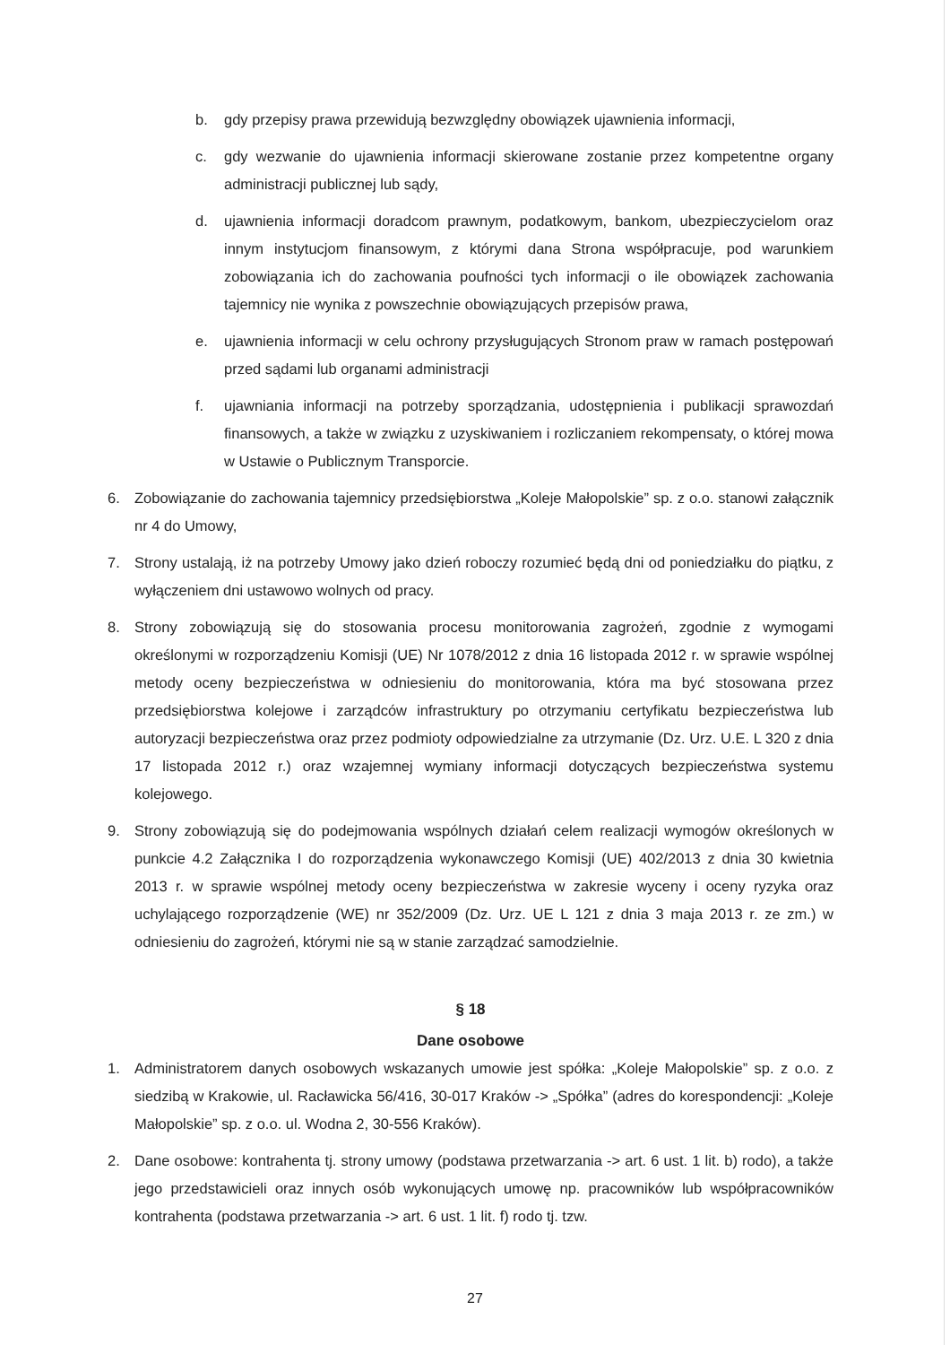b. gdy przepisy prawa przewidują bezwzględny obowiązek ujawnienia informacji,
c. gdy wezwanie do ujawnienia informacji skierowane zostanie przez kompetentne organy administracji publicznej lub sądy,
d. ujawnienia informacji doradcom prawnym, podatkowym, bankom, ubezpieczycielom oraz innym instytucjom finansowym, z którymi dana Strona współpracuje, pod warunkiem zobowiązania ich do zachowania poufności tych informacji o ile obowiązek zachowania tajemnicy nie wynika z powszechnie obowiązujących przepisów prawa,
e. ujawnienia informacji w celu ochrony przysługujących Stronom praw w ramach postępowań przed sądami lub organami administracji
f. ujawniania informacji na potrzeby sporządzania, udostępnienia i publikacji sprawozdań finansowych, a także w związku z uzyskiwaniem i rozliczaniem rekompensaty, o której mowa w Ustawie o Publicznym Transporcie.
6. Zobowiązanie do zachowania tajemnicy przedsiębiorstwa „Koleje Małopolskie” sp. z o.o. stanowi załącznik nr 4 do Umowy,
7. Strony ustalają, iż na potrzeby Umowy jako dzień roboczy rozumieć będą dni od poniedziałku do piątku, z wyłączeniem dni ustawowo wolnych od pracy.
8. Strony zobowiązują się do stosowania procesu monitorowania zagrożeń, zgodnie z wymogami określonymi w rozporządzeniu Komisji (UE) Nr 1078/2012 z dnia 16 listopada 2012 r. w sprawie wspólnej metody oceny bezpieczeństwa w odniesieniu do monitorowania, która ma być stosowana przez przedsiębiorstwa kolejowe i zarządców infrastruktury po otrzymaniu certyfikatu bezpieczeństwa lub autoryzacji bezpieczeństwa oraz przez podmioty odpowiedzialne za utrzymanie (Dz. Urz. U.E. L 320 z dnia 17 listopada 2012 r.) oraz wzajemnej wymiany informacji dotyczących bezpieczeństwa systemu kolejowego.
9. Strony zobowiązują się do podejmowania wspólnych działań celem realizacji wymogów określonych w punkcie 4.2 Załącznika I do rozporządzenia wykonawczego Komisji (UE) 402/2013 z dnia 30 kwietnia 2013 r. w sprawie wspólnej metody oceny bezpieczeństwa w zakresie wyceny i oceny ryzyka oraz uchylającego rozporządzenie (WE) nr 352/2009 (Dz. Urz. UE L 121 z dnia 3 maja 2013 r. ze zm.) w odniesieniu do zagrożeń, którymi nie są w stanie zarządzać samodzielnie.
§ 18
Dane osobowe
1. Administratorem danych osobowych wskazanych umowie jest spółka: „Koleje Małopolskie” sp. z o.o. z siedzibą w Krakowie, ul. Racławicka 56/416, 30-017 Kraków -> „Spółka” (adres do korespondencji: „Koleje Małopolskie” sp. z o.o. ul. Wodna 2, 30-556 Kraków).
2. Dane osobowe: kontrahenta tj. strony umowy (podstawa przetwarzania -> art. 6 ust. 1 lit. b) rodo), a także jego przedstawicieli oraz innych osób wykonujących umowę np. pracowników lub współpracowników kontrahenta (podstawa przetwarzania -> art. 6 ust. 1 lit. f) rodo tj. tzw.
27